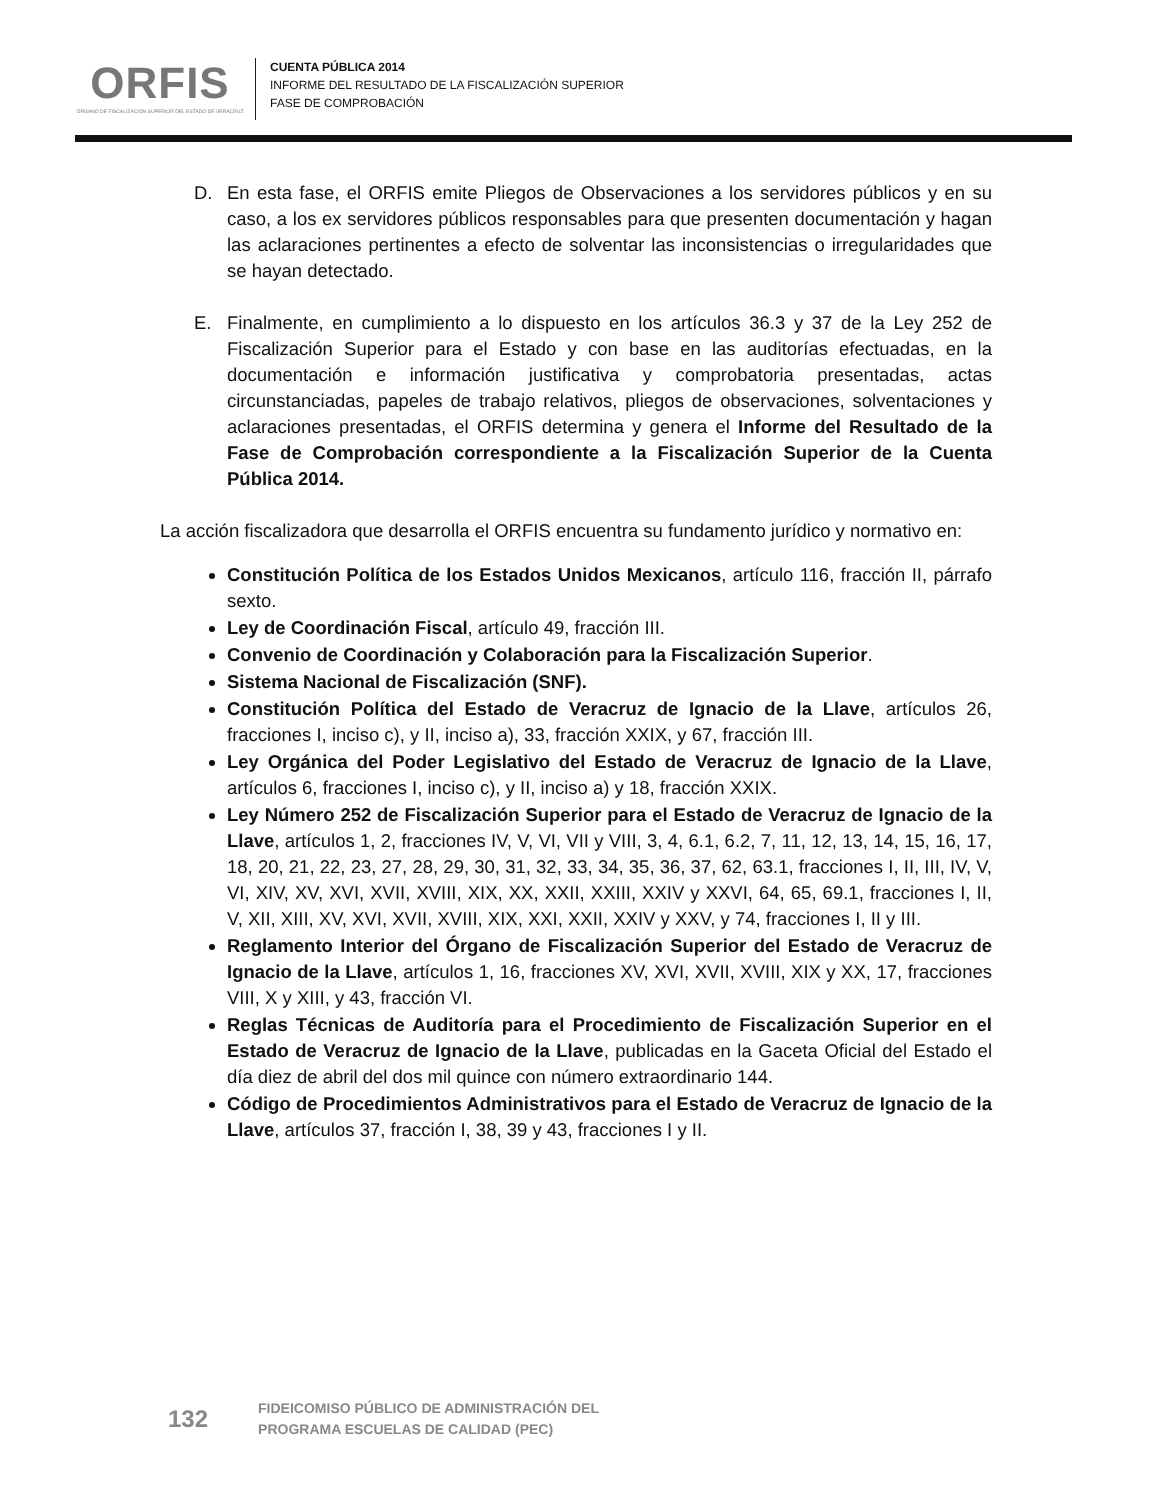ORFIS
ÓRGANO DE FISCALIZACIÓN SUPERIOR DEL ESTADO DE VERACRUZ
CUENTA PÚBLICA 2014
INFORME DEL RESULTADO DE LA FISCALIZACIÓN SUPERIOR
FASE DE COMPROBACIÓN
D. En esta fase, el ORFIS emite Pliegos de Observaciones a los servidores públicos y en su caso, a los ex servidores públicos responsables para que presenten documentación y hagan las aclaraciones pertinentes a efecto de solventar las inconsistencias o irregularidades que se hayan detectado.
E. Finalmente, en cumplimiento a lo dispuesto en los artículos 36.3 y 37 de la Ley 252 de Fiscalización Superior para el Estado y con base en las auditorías efectuadas, en la documentación e información justificativa y comprobatoria presentadas, actas circunstanciadas, papeles de trabajo relativos, pliegos de observaciones, solventaciones y aclaraciones presentadas, el ORFIS determina y genera el Informe del Resultado de la Fase de Comprobación correspondiente a la Fiscalización Superior de la Cuenta Pública 2014.
La acción fiscalizadora que desarrolla el ORFIS encuentra su fundamento jurídico y normativo en:
Constitución Política de los Estados Unidos Mexicanos, artículo 116, fracción II, párrafo sexto.
Ley de Coordinación Fiscal, artículo 49, fracción III.
Convenio de Coordinación y Colaboración para la Fiscalización Superior.
Sistema Nacional de Fiscalización (SNF).
Constitución Política del Estado de Veracruz de Ignacio de la Llave, artículos 26, fracciones I, inciso c), y II, inciso a), 33, fracción XXIX, y 67, fracción III.
Ley Orgánica del Poder Legislativo del Estado de Veracruz de Ignacio de la Llave, artículos 6, fracciones I, inciso c), y II, inciso a) y 18, fracción XXIX.
Ley Número 252 de Fiscalización Superior para el Estado de Veracruz de Ignacio de la Llave, artículos 1, 2, fracciones IV, V, VI, VII y VIII, 3, 4, 6.1, 6.2, 7, 11, 12, 13, 14, 15, 16, 17, 18, 20, 21, 22, 23, 27, 28, 29, 30, 31, 32, 33, 34, 35, 36, 37, 62, 63.1, fracciones I, II, III, IV, V, VI, XIV, XV, XVI, XVII, XVIII, XIX, XX, XXII, XXIII, XXIV y XXVI, 64, 65, 69.1, fracciones I, II, V, XII, XIII, XV, XVI, XVII, XVIII, XIX, XXI, XXII, XXIV y XXV, y 74, fracciones I, II y III.
Reglamento Interior del Órgano de Fiscalización Superior del Estado de Veracruz de Ignacio de la Llave, artículos 1, 16, fracciones XV, XVI, XVII, XVIII, XIX y XX, 17, fracciones VIII, X y XIII, y 43, fracción VI.
Reglas Técnicas de Auditoría para el Procedimiento de Fiscalización Superior en el Estado de Veracruz de Ignacio de la Llave, publicadas en la Gaceta Oficial del Estado el día diez de abril del dos mil quince con número extraordinario 144.
Código de Procedimientos Administrativos para el Estado de Veracruz de Ignacio de la Llave, artículos 37, fracción I, 38, 39 y 43, fracciones I y II.
132 FIDEICOMISO PÚBLICO DE ADMINISTRACIÓN DEL
PROGRAMA ESCUELAS DE CALIDAD (PEC)